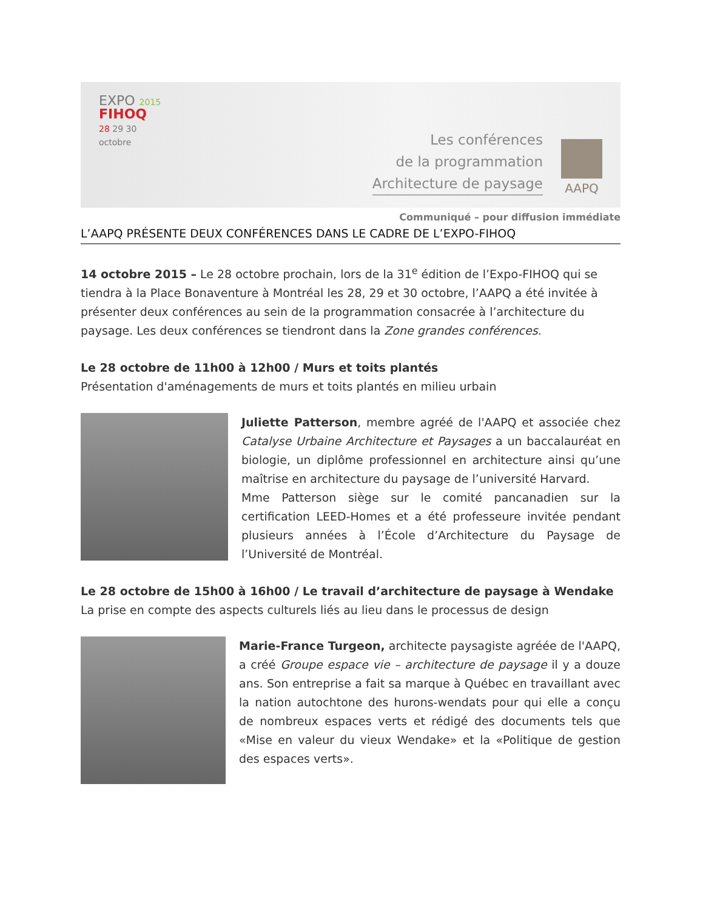EXPO 2015
FIHOQ
28 29 30
octobre
Les conférences
de la programmation
Architecture de paysage
AAPQ
Communiqué – pour diffusion immédiate
L’AAPQ PRÉSENTE DEUX CONFÉRENCES DANS LE CADRE DE L’EXPO-FIHOQ
14 octobre 2015 – Le 28 octobre prochain, lors de la 31<sup>e</sup> édition de l’Expo-FIHOQ qui se tiendra à la Place Bonaventure à Montréal les 28, 29 et 30 octobre, l’AAPQ a été invitée à présenter deux conférences au sein de la programmation consacrée à l’architecture du paysage. Les deux conférences se tiendront dans la Zone grandes conférences.
Le 28 octobre de 11h00 à 12h00 / Murs et toits plantés
Présentation d'aménagements de murs et toits plantés en milieu urbain
Juliette Patterson, membre agréé de l'AAPQ et associée chez Catalyse Urbaine Architecture et Paysages a un baccalauréat en biologie, un diplôme professionnel en architecture ainsi qu’une maîtrise en architecture du paysage de l’université Harvard.
Mme Patterson siège sur le comité pancanadien sur la certification LEED-Homes et a été professeure invitée pendant plusieurs années à l’École d’Architecture du Paysage de l’Université de Montréal.
Le 28 octobre de 15h00 à 16h00 / Le travail d’architecture de paysage à Wendake
La prise en compte des aspects culturels liés au lieu dans le processus de design
Marie-France Turgeon, architecte paysagiste agréée de l'AAPQ, a créé Groupe espace vie – architecture de paysage il y a douze ans. Son entreprise a fait sa marque à Québec en travaillant avec la nation autochtone des hurons-wendats pour qui elle a conçu de nombreux espaces verts et rédigé des documents tels que «Mise en valeur du vieux Wendake» et la «Politique de gestion des espaces verts».